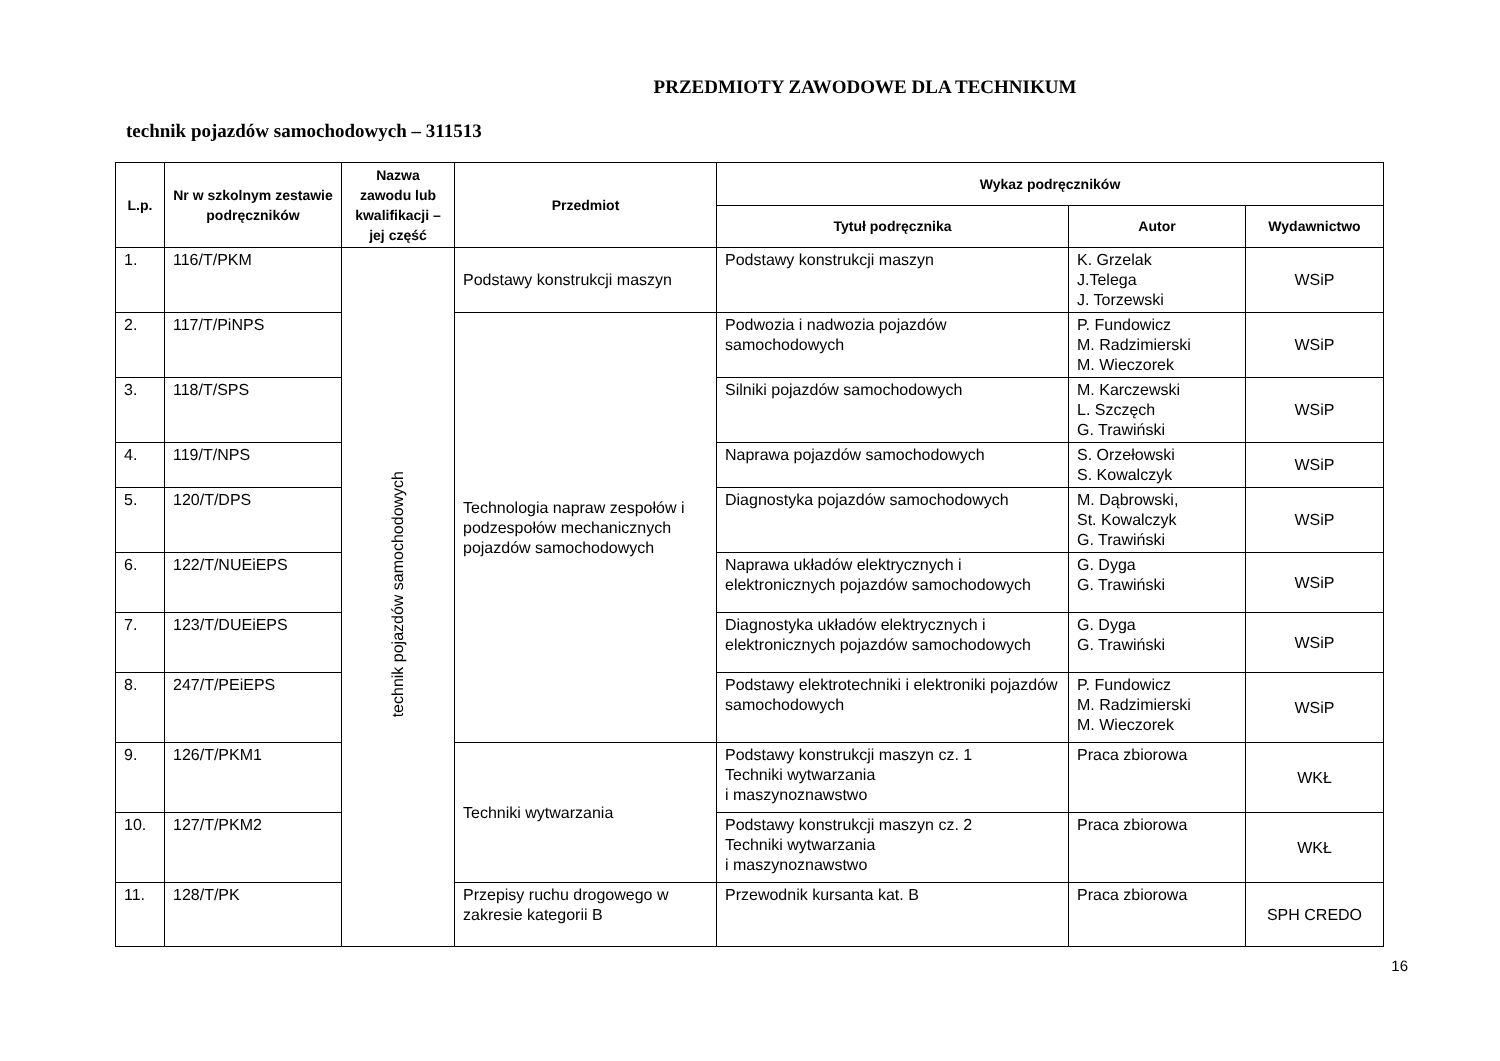PRZEDMIOTY ZAWODOWE DLA TECHNIKUM
technik pojazdów samochodowych – 311513
| L.p. | Nr w szkolnym zestawie podręczników | Nazwa zawodu lub kwalifikacji – jej część | Przedmiot | Wykaz podręczników | | |
| --- | --- | --- | --- | --- | --- | --- |
| | | | | Tytuł podręcznika | Autor | Wydawnictwo |
| 1. | 116/T/PKM | technik pojazdów samochodowych | Podstawy konstrukcji maszyn | Podstawy konstrukcji maszyn | K. Grzelak J.Telega J. Torzewski | WSiP |
| 2. | 117/T/PiNPS | | Technologia napraw zespołów i podzespołów mechanicznych pojazdów samochodowych | Podwozia i nadwozia pojazdów samochodowych | P. Fundowicz M. Radzimierski M. Wieczorek | WSiP |
| 3. | 118/T/SPS | | | Silniki pojazdów samochodowych | M. Karczewski L. Szczęch G. Trawiński | WSiP |
| 4. | 119/T/NPS | | | Naprawa pojazdów samochodowych | S. Orzełowski S. Kowalczyk | WSiP |
| 5. | 120/T/DPS | | | Diagnostyka pojazdów samochodowych | M. Dąbrowski, St. Kowalczyk G. Trawiński | WSiP |
| 6. | 122/T/NUEiEPS | | | Naprawa układów elektrycznych i elektronicznych pojazdów samochodowych | G. Dyga G. Trawiński | WSiP |
| 7. | 123/T/DUEiEPS | | | Diagnostyka układów elektrycznych i elektronicznych pojazdów samochodowych | G. Dyga G. Trawiński | WSiP |
| 8. | 247/T/PEiEPS | | | Podstawy elektrotechniki i elektroniki pojazdów samochodowych | P. Fundowicz M. Radzimierski M. Wieczorek | WSiP |
| 9. | 126/T/PKM1 | | Techniki wytwarzania | Podstawy konstrukcji maszyn cz. 1 Techniki wytwarzania i maszynoznawstwo | Praca zbiorowa | WKŁ |
| 10. | 127/T/PKM2 | | | Podstawy konstrukcji maszyn cz. 2 Techniki wytwarzania i maszynoznawstwo | Praca zbiorowa | WKŁ |
| 11. | 128/T/PK | | Przepisy ruchu drogowego w zakresie kategorii B | Przewodnik kursanta kat. B | Praca zbiorowa | SPH CREDO |
16